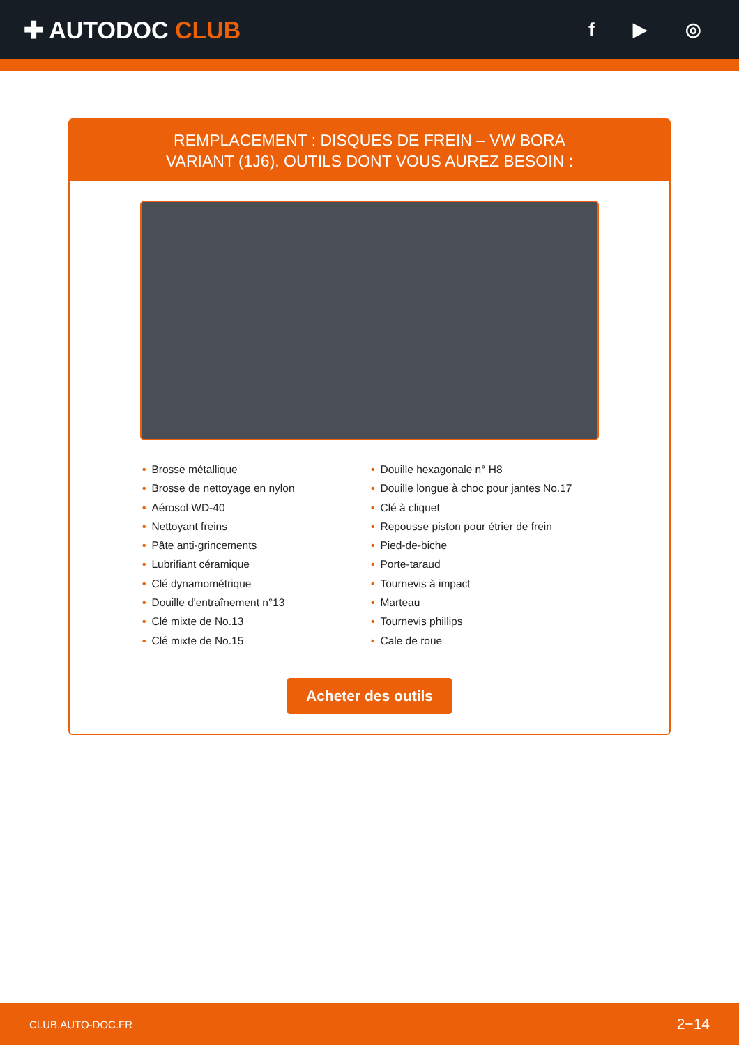✚ AUTODOC CLUB
f ▶ ◎
REMPLACEMENT : DISQUES DE FREIN – VW BORA
VARIANT (1J6). OUTILS DONT VOUS AUREZ BESOIN :
• Brosse métallique
• Brosse de nettoyage en nylon
• Aérosol WD-40
• Nettoyant freins
• Pâte anti-grincements
• Lubrifiant céramique
• Clé dynamométrique
• Douille d'entraînement n°13
• Clé mixte de No.13
• Clé mixte de No.15
• Douille hexagonale n° H8
• Douille longue à choc pour jantes No.17
• Clé à cliquet
• Repousse piston pour étrier de frein
• Pied-de-biche
• Porte-taraud
• Tournevis à impact
• Marteau
• Tournevis phillips
• Cale de roue
Acheter des outils
CLUB.AUTO-DOC.FR 2−14